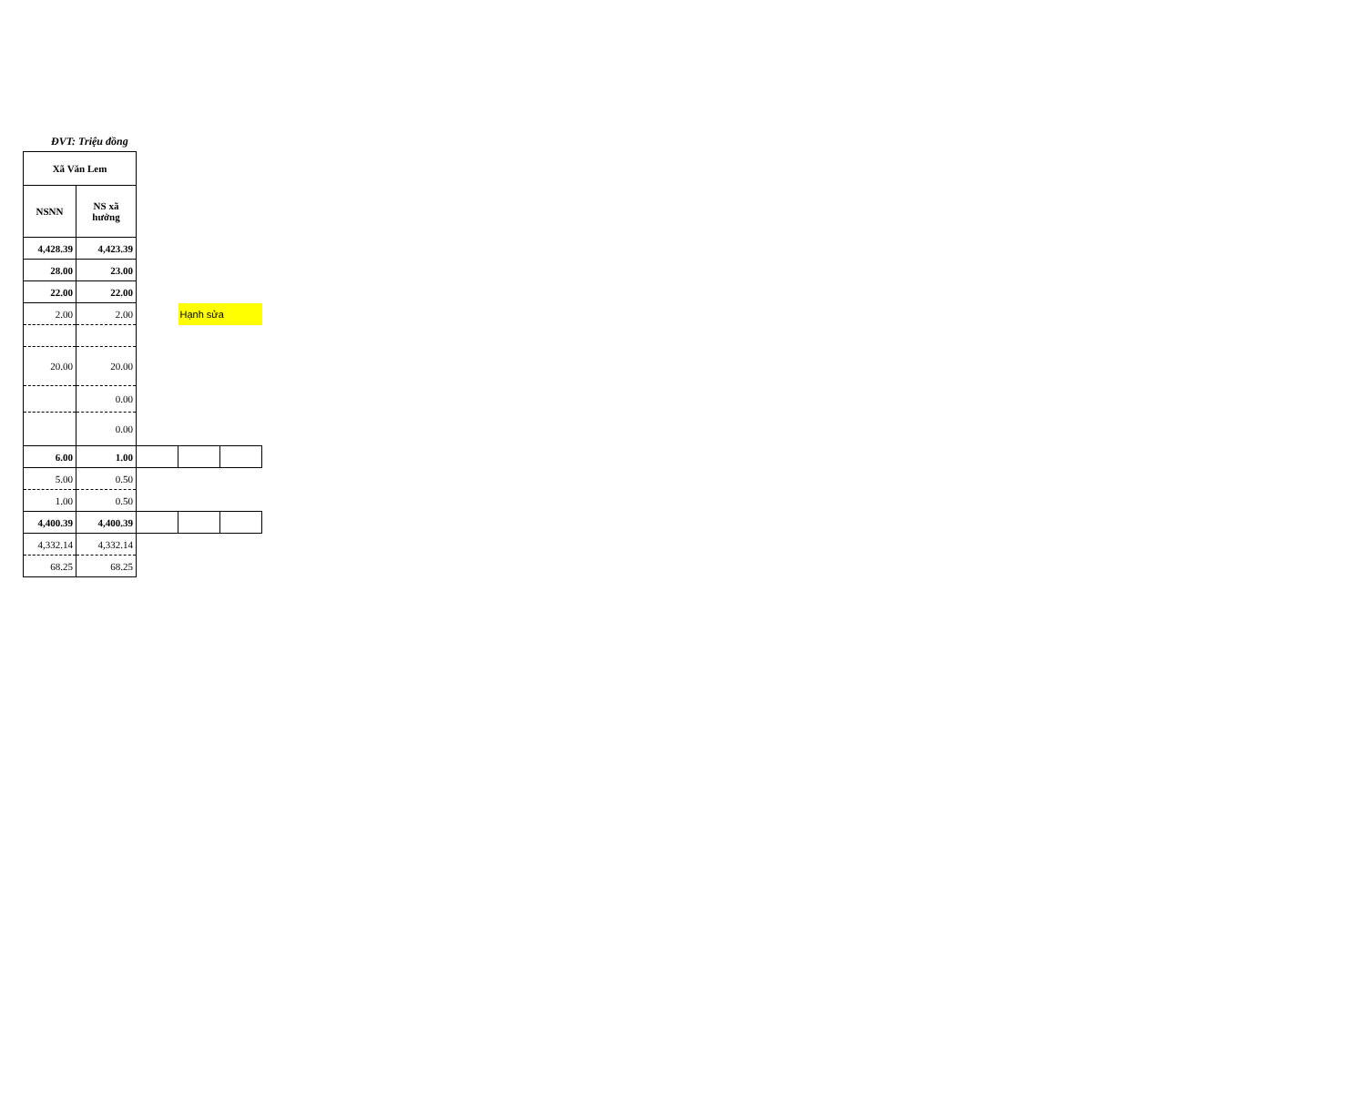ĐVT: Triệu đồng
| Xã Văn Lem | | | | |
| --- | --- | --- | --- | --- |
| NSNN | NS xã hưởng | | | |
| 4,428.39 | 4,423.39 | | | |
| 28.00 | 23.00 | | | |
| 22.00 | 22.00 | | | |
| 2.00 | 2.00 | | Hạnh sửa | |
| 20.00 | 20.00 | | | |
| | 0.00 | | | |
| | 0.00 | | | |
| 6.00 | 1.00 | | | |
| 5.00 | 0.50 | | | |
| 1.00 | 0.50 | | | |
| 4,400.39 | 4,400.39 | | | |
| 4,332.14 | 4,332.14 | | | |
| 68.25 | 68.25 | | | |